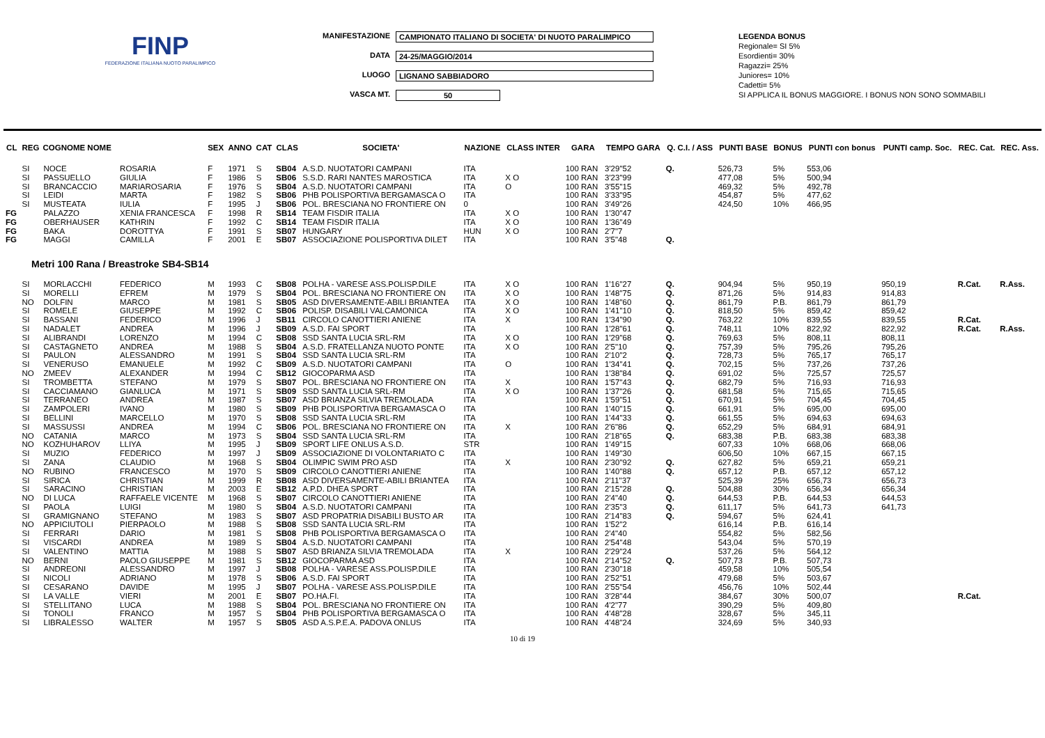FINP
FEDERAZIONE ITALIANA NUOTO PARALIMPICO
MANIFESTAZIONE CAMPIONATO ITALIANO DI SOCIETA' DI NUOTO PARALIMPICO
DATA 24-25/MAGGIO/2014
LUOGO LIGNANO SABBIADORO
VASCA MT. 50
LEGENDA BONUS
Regionale= SI 5%
Esordienti= 30%
Ragazzi= 25%
Juniores= 10%
Cadetti= 5%
SI APPLICA IL BONUS MAGGIORE. I BONUS NON SONO SOMMABILI
| CL | REG | COGNOME NOME | | SEX | ANNO | CAT | CLAS | SOCIETA' | NAZIONE | CLASS INTER | GARA | TEMPO GARA | Q. C.I. / ASS | PUNTI BASE | BONUS | PUNTI con bonus | PUNTI camp. Soc. | REC. Cat. | REC. Ass. |
| --- | --- | --- | --- | --- | --- | --- | --- | --- | --- | --- | --- | --- | --- | --- | --- | --- | --- | --- | --- |
| | SI | NOCE | ROSARIA | F | 1971 | S | SB04 | A.S.D. NUOTATORI CAMPANI | ITA | | 100 RAN | 3'29"52 | Q. | 526,73 | 5% | 553,06 | | | |
| | SI | PASSUELLO | GIULIA | F | 1986 | S | SB06 | S.S.D. RARI NANTES MAROSTICA | ITA | X O | 100 RAN | 3'23"99 | | 477,08 | 5% | 500,94 | | | |
| | SI | BRANCACCIO | MARIAROSARIA | F | 1976 | S | SB04 | A.S.D. NUOTATORI CAMPANI | ITA | O | 100 RAN | 3'55"15 | | 469,32 | 5% | 492,78 | | | |
| | SI | LEIDI | MARTA | F | 1982 | S | SB06 | PHB POLISPORTIVA BERGAMASCA O | ITA | | 100 RAN | 3'33"95 | | 454,87 | 5% | 477,62 | | | |
| | SI | MUSTEATA | IULIA | F | 1995 | J | SB06 | POL. BRESCIANA NO FRONTIERE ON | 0 | | 100 RAN | 3'49"26 | | 424,50 | 10% | 466,95 | | | |
| FG | | PALAZZO | XENIA FRANCESCA | F | 1998 | R | SB14 | TEAM FISDIR ITALIA | ITA | X O | 100 RAN | 1'30"47 | | | | | | | |
| FG | | OBERHAUSER | KATHRIN | F | 1992 | C | SB14 | TEAM FISDIR ITALIA | ITA | X O | 100 RAN | 1'36"49 | | | | | | | |
| FG | | BAKA | DOROTTYA | F | 1991 | S | SB07 | HUNGARY | HUN | X O | 100 RAN | 2'7"7 | | | | | | | |
| FG | | MAGGI | CAMILLA | F | 2001 | E | SB07 | ASSOCIAZIONE POLISPORTIVA DILET | ITA | | 100 RAN | 3'5"48 | Q. | | | | | | |
| Metri 100 Rana / Breastroke SB4-SB14 | | | | | | | | | | | | | | | | | | | |
| | SI | MORLACCHI | FEDERICO | M | 1993 | C | SB08 | POLHA - VARESE ASS.POLISP.DILE | ITA | X O | 100 RAN | 1'16"27 | Q. | 904,94 | 5% | 950,19 | 950,19 | R.Cat. | R.Ass. |
| | SI | MORELLI | EFREM | M | 1979 | S | SB04 | POL. BRESCIANA NO FRONTIERE ON | ITA | X O | 100 RAN | 1'48"75 | Q. | 871,26 | 5% | 914,83 | 914,83 | | |
| | NO | DOLFIN | MARCO | M | 1981 | S | SB05 | ASD DIVERSAMENTE-ABILI BRIANTEA | ITA | X O | 100 RAN | 1'48"60 | Q. | 861,79 | P.B. | 861,79 | 861,79 | | |
| | SI | ROMELE | GIUSEPPE | M | 1992 | C | SB06 | POLISP. DISABILI VALCAMONICA | ITA | X O | 100 RAN | 1'41"10 | Q. | 818,50 | 5% | 859,42 | 859,42 | | |
| | SI | BASSANI | FEDERICO | M | 1996 | J | SB11 | CIRCOLO CANOTTIERI ANIENE | ITA | X | 100 RAN | 1'34"90 | Q. | 763,22 | 10% | 839,55 | 839,55 | R.Cat. | |
| | SI | NADALET | ANDREA | M | 1996 | J | SB09 | A.S.D. FAI SPORT | ITA | | 100 RAN | 1'28"61 | Q. | 748,11 | 10% | 822,92 | 822,92 | R.Cat. | R.Ass. |
| | SI | ALIBRANDI | LORENZO | M | 1994 | C | SB08 | SSD SANTA LUCIA SRL-RM | ITA | X O | 100 RAN | 1'29"68 | Q. | 769,63 | 5% | 808,11 | 808,11 | | |
| | SI | CASTAGNETO | ANDREA | M | 1988 | S | SB04 | A.S.D. FRATELLANZA NUOTO PONTE | ITA | X O | 100 RAN | 2'5"10 | Q. | 757,39 | 5% | 795,26 | 795,26 | | |
| | SI | PAULON | ALESSANDRO | M | 1991 | S | SB04 | SSD SANTA LUCIA SRL-RM | ITA | | 100 RAN | 2'10"2 | Q. | 728,73 | 5% | 765,17 | 765,17 | | |
| | SI | VENERUSO | EMANUELE | M | 1992 | C | SB09 | A.S.D. NUOTATORI CAMPANI | ITA | O | 100 RAN | 1'34"41 | Q. | 702,15 | 5% | 737,26 | 737,26 | | |
| | NO | ZMEEV | ALEXANDER | M | 1994 | C | SB12 | GIOCOPARMA ASD | ITA | | 100 RAN | 1'38"84 | Q. | 691,02 | 5% | 725,57 | 725,57 | | |
| | SI | TROMBETTA | STEFANO | M | 1979 | S | SB07 | POL. BRESCIANA NO FRONTIERE ON | ITA | X | 100 RAN | 1'57"43 | Q. | 682,79 | 5% | 716,93 | 716,93 | | |
| | SI | CACCIAMANO | GIANLUCA | M | 1971 | S | SB09 | SSD SANTA LUCIA SRL-RM | ITA | X O | 100 RAN | 1'37"26 | Q. | 681,58 | 5% | 715,65 | 715,65 | | |
| | SI | TERRANEO | ANDREA | M | 1987 | S | SB07 | ASD BRIANZA SILVIA TREMOLADA | ITA | | 100 RAN | 1'59"51 | Q. | 670,91 | 5% | 704,45 | 704,45 | | |
| | SI | ZAMPOLERI | IVANO | M | 1980 | S | SB09 | PHB POLISPORTIVA BERGAMASCA O | ITA | | 100 RAN | 1'40"15 | Q. | 661,91 | 5% | 695,00 | 695,00 | | |
| | SI | BELLINI | MARCELLO | M | 1970 | S | SB08 | SSD SANTA LUCIA SRL-RM | ITA | | 100 RAN | 1'44"33 | Q. | 661,55 | 5% | 694,63 | 694,63 | | |
| | SI | MASSUSSI | ANDREA | M | 1994 | C | SB06 | POL. BRESCIANA NO FRONTIERE ON | ITA | X | 100 RAN | 2'6"86 | Q. | 652,29 | 5% | 684,91 | 684,91 | | |
| | NO | CATANIA | MARCO | M | 1973 | S | SB04 | SSD SANTA LUCIA SRL-RM | ITA | | 100 RAN | 2'18"65 | Q. | 683,38 | P.B. | 683,38 | 683,38 | | |
| | NO | KOZHUHAROV | LLIYA | M | 1995 | J | SB09 | SPORT LIFE ONLUS A.S.D. | STR | | 100 RAN | 1'49"15 | | 607,33 | 10% | 668,06 | 668,06 | | |
| | SI | MUZIO | FEDERICO | M | 1997 | J | SB09 | ASSOCIAZIONE DI VOLONTARIATO C | ITA | | 100 RAN | 1'49"30 | | 606,50 | 10% | 667,15 | 667,15 | | |
| | SI | ZANA | CLAUDIO | M | 1968 | S | SB04 | OLIMPIC SWIM PRO ASD | ITA | X | 100 RAN | 2'30"92 | Q. | 627,82 | 5% | 659,21 | 659,21 | | |
| | NO | RUBINO | FRANCESCO | M | 1970 | S | SB09 | CIRCOLO CANOTTIERI ANIENE | ITA | | 100 RAN | 1'40"88 | Q. | 657,12 | P.B. | 657,12 | 657,12 | | |
| | SI | SIRICA | CHRISTIAN | M | 1999 | R | SB08 | ASD DIVERSAMENTE-ABILI BRIANTEA | ITA | | 100 RAN | 2'11"37 | | 525,39 | 25% | 656,73 | 656,73 | | |
| | SI | SARACINO | CHRISTIAN | M | 2003 | E | SB12 | A.P.D. DHEA SPORT | ITA | | 100 RAN | 2'15"28 | Q. | 504,88 | 30% | 656,34 | 656,34 | | |
| | NO | DI LUCA | RAFFAELE VICENTE | M | 1968 | S | SB07 | CIRCOLO CANOTTIERI ANIENE | ITA | | 100 RAN | 2'4"40 | Q. | 644,53 | P.B. | 644,53 | 644,53 | | |
| | SI | PAOLA | LUIGI | M | 1980 | S | SB04 | A.S.D. NUOTATORI CAMPANI | ITA | | 100 RAN | 2'35"3 | Q. | 611,17 | 5% | 641,73 | 641,73 | | |
| | SI | GRAMIGNANO | STEFANO | M | 1983 | S | SB07 | ASD PROPATRIA DISABILI BUSTO AR | ITA | | 100 RAN | 2'14"83 | Q. | 594,67 | 5% | 624,41 | | | |
| | NO | APPICIUTOLI | PIERPAOLO | M | 1988 | S | SB08 | SSD SANTA LUCIA SRL-RM | ITA | | 100 RAN | 1'52"2 | | 616,14 | P.B. | 616,14 | | | |
| | SI | FERRARI | DARIO | M | 1981 | S | SB08 | PHB POLISPORTIVA BERGAMASCA O | ITA | | 100 RAN | 2'4"40 | | 554,82 | 5% | 582,56 | | | |
| | SI | VISCARDI | ANDREA | M | 1989 | S | SB04 | A.S.D. NUOTATORI CAMPANI | ITA | | 100 RAN | 2'54"48 | | 543,04 | 5% | 570,19 | | | |
| | SI | VALENTINO | MATTIA | M | 1988 | S | SB07 | ASD BRIANZA SILVIA TREMOLADA | ITA | X | 100 RAN | 2'29"24 | | 537,26 | 5% | 564,12 | | | |
| | NO | BERNI | PAOLO GIUSEPPE | M | 1981 | S | SB12 | GIOCOPARMA ASD | ITA | | 100 RAN | 2'14"52 | Q. | 507,73 | P.B. | 507,73 | | | |
| | SI | ANDREONI | ALESSANDRO | M | 1997 | J | SB08 | POLHA - VARESE ASS.POLISP.DILE | ITA | | 100 RAN | 2'30"18 | | 459,58 | 10% | 505,54 | | | |
| | SI | NICOLI | ADRIANO | M | 1978 | S | SB06 | A.S.D. FAI SPORT | ITA | | 100 RAN | 2'52"51 | | 479,68 | 5% | 503,67 | | | |
| | SI | CESARANO | DAVIDE | M | 1995 | J | SB07 | POLHA - VARESE ASS.POLISP.DILE | ITA | | 100 RAN | 2'55"54 | | 456,76 | 10% | 502,44 | | | |
| | SI | LA VALLE | VIERI | M | 2001 | E | SB07 | PO.HA.FI. | ITA | | 100 RAN | 3'28"44 | | 384,67 | 30% | 500,07 | | R.Cat. | |
| | SI | STELLITANO | LUCA | M | 1988 | S | SB04 | POL. BRESCIANA NO FRONTIERE ON | ITA | | 100 RAN | 4'2"77 | | 390,29 | 5% | 409,80 | | | |
| | SI | TONOLI | FRANCO | M | 1957 | S | SB04 | PHB POLISPORTIVA BERGAMASCA O | ITA | | 100 RAN | 4'48"28 | | 328,67 | 5% | 345,11 | | | |
| | SI | LIBRALESSO | WALTER | M | 1957 | S | SB05 | ASD A.S.P.E.A. PADOVA ONLUS | ITA | | 100 RAN | 4'48"24 | | 324,69 | 5% | 340,93 | | | |
10 di 19